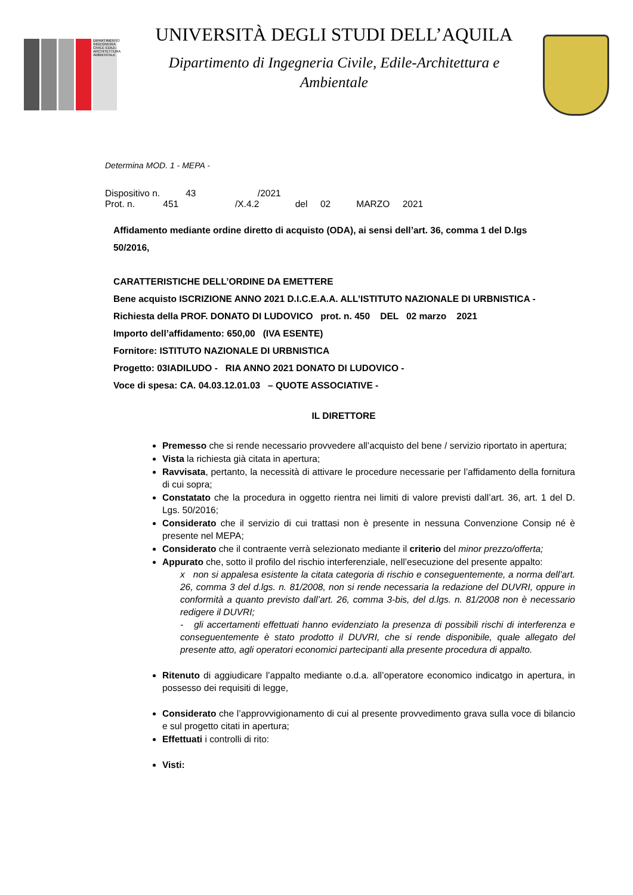DIPARTIMENTO INGEGNERIA CIVILE EDILE-ARCHITETTURA AMBIENTALE
UNIVERSITÀ DEGLI STUDI DELL’AQUILA
Dipartimento di Ingegneria Civile, Edile-Architettura e
Ambientale
Determina MOD. 1 - MEPA -
Dispositivo n. 43 /2021
Prot. n. 451 /X.4.2 del 02 MARZO 2021
Affidamento mediante ordine diretto di acquisto (ODA), ai sensi dell’art. 36, comma 1 del D.lgs 50/2016,
CARATTERISTICHE DELL’ORDINE DA EMETTERE
Bene acquisto ISCRIZIONE ANNO 2021 D.I.C.E.A.A. ALL’ISTITUTO NAZIONALE DI URBNISTICA -
Richiesta della PROF. DONATO DI LUDOVICO prot. n. 450 DEL 02 marzo 2021
Importo dell’affidamento: 650,00 (IVA ESENTE)
Fornitore: ISTITUTO NAZIONALE DI URBNISTICA
Progetto: 03IADILUDO - RIA ANNO 2021 DONATO DI LUDOVICO -
Voce di spesa: CA. 04.03.12.01.03 – QUOTE ASSOCIATIVE -
IL DIRETTORE
Premesso che si rende necessario provvedere all’acquisto del bene / servizio riportato in apertura;
Vista la richiesta già citata in apertura;
Ravvisata, pertanto, la necessità di attivare le procedure necessarie per l’affidamento della fornitura di cui sopra;
Constatato che la procedura in oggetto rientra nei limiti di valore previsti dall’art. 36, art. 1 del D. Lgs. 50/2016;
Considerato che il servizio di cui trattasi non è presente in nessuna Convenzione Consip né è presente nel MEPA;
Considerato che il contraente verrà selezionato mediante il criterio del minor prezzo/offerta;
Appurato che, sotto il profilo del rischio interferenziale, nell’esecuzione del presente appalto:
x non si appalesa esistente la citata categoria di rischio e conseguentemente, a norma dell’art. 26, comma 3 del d.lgs. n. 81/2008, non si rende necessaria la redazione del DUVRI, oppure in conformità a quanto previsto dall’art. 26, comma 3-bis, del d.lgs. n. 81/2008 non è necessario redigere il DUVRI;
- gli accertamenti effettuati hanno evidenziato la presenza di possibili rischi di interferenza e conseguentemente è stato prodotto il DUVRI, che si rende disponibile, quale allegato del presente atto, agli operatori economici partecipanti alla presente procedura di appalto.
Ritenuto di aggiudicare l’appalto mediante o.d.a. all’operatore economico indicatgo in apertura, in possesso dei requisiti di legge,
Considerato che l’approvvigionamento di cui al presente provvedimento grava sulla voce di bilancio e sul progetto citati in apertura;
Effettuati i controlli di rito:
Visti: